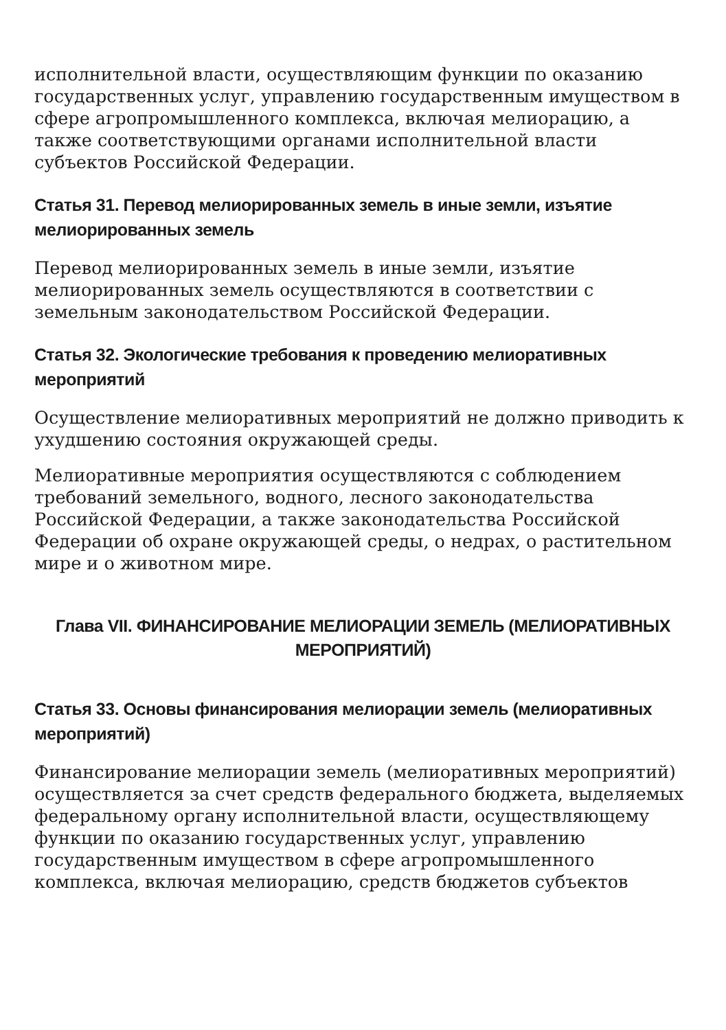исполнительной власти, осуществляющим функции по оказанию государственных услуг, управлению государственным имуществом в сфере агропромышленного комплекса, включая мелиорацию, а также соответствующими органами исполнительной власти субъектов Российской Федерации.
Статья 31. Перевод мелиорированных земель в иные земли, изъятие мелиорированных земель
Перевод мелиорированных земель в иные земли, изъятие мелиорированных земель осуществляются в соответствии с земельным законодательством Российской Федерации.
Статья 32. Экологические требования к проведению мелиоративных мероприятий
Осуществление мелиоративных мероприятий не должно приводить к ухудшению состояния окружающей среды.
Мелиоративные мероприятия осуществляются с соблюдением требований земельного, водного, лесного законодательства Российской Федерации, а также законодательства Российской Федерации об охране окружающей среды, о недрах, о растительном мире и о животном мире.
Глава VII. ФИНАНСИРОВАНИЕ МЕЛИОРАЦИИ ЗЕМЕЛЬ (МЕЛИОРАТИВНЫХ МЕРОПРИЯТИЙ)
Статья 33. Основы финансирования мелиорации земель (мелиоративных мероприятий)
Финансирование мелиорации земель (мелиоративных мероприятий) осуществляется за счет средств федерального бюджета, выделяемых федеральному органу исполнительной власти, осуществляющему функции по оказанию государственных услуг, управлению государственным имуществом в сфере агропромышленного комплекса, включая мелиорацию, средств бюджетов субъектов